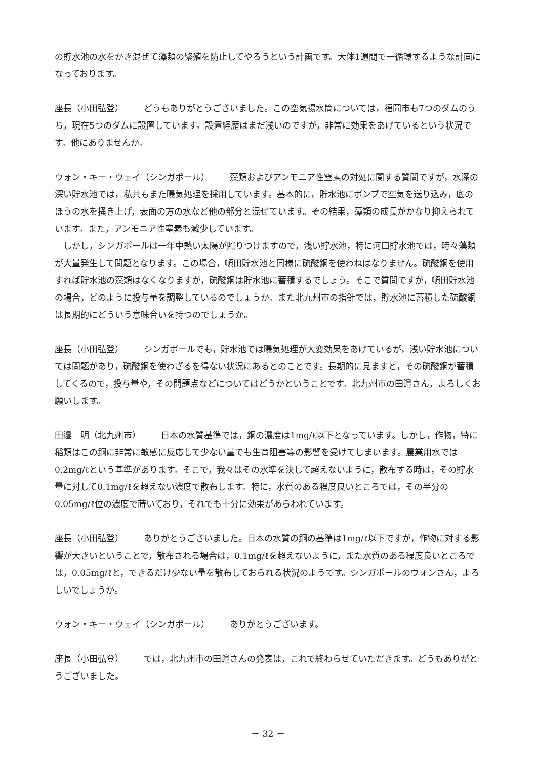の貯水池の水をかき混ぜて藻類の繁殖を防止してやろうという計画です。大体1週間で一循環するような計画になっております。
座長（小田弘登） どうもありがとうございました。この空気揚水筒については，福岡市も7つのダムのうち，現在5つのダムに設置しています。設置経歴はまだ浅いのですが，非常に効果をあげているという状況です。他にありませんか。
ウォン・キー・ウェイ（シンガポール） 藻類およびアンモニア性窒素の対処に関する質問ですが，水深の深い貯水池では，私共もまた曝気処理を採用しています。基本的に，貯水池にポンプで空気を送り込み，底のほうの水を掻き上げ，表面の方の水など他の部分と混ぜています。その結果，藻類の成長がかなり抑えられています。また，アンモニア性窒素も減少しています。
しかし，シンガポールは一年中熱い太陽が照りつけますので，浅い貯水池，特に河口貯水池では，時々藻類が大量発生して問題となります。この場合，頓田貯水池と同様に硫酸銅を使わねばなりません。硫酸銅を使用すれば貯水池の藻類はなくなりますが，硫酸銅は貯水池に蓄積するでしょう。そこで質問ですが，頓田貯水池の場合，どのように投与量を調整しているのでしょうか。また北九州市の指針では，貯水池に蓄積した硫酸銅は長期的にどういう意味合いを持つのでしょうか。
座長（小田弘登） シンガポールでも，貯水池では曝気処理が大変効果をあげているが，浅い貯水池については問題があり，硫酸銅を使わざるを得ない状況にあるとのことです。長期的に見ますと，その硫酸銅が蓄積してくるので，投与量や，その問題点などについてはどうかということです。北九州市の田邉さん，よろしくお願いします。
田邉　明（北九州市） 日本の水質基準では，銅の濃度は1mg/ℓ以下となっています。しかし，作物，特に稲類はこの銅に非常に敏感に反応して少ない量でも生育阻害等の影響を受けてしまいます。農業用水では0.2mg/ℓという基準があります。そこで，我々はその水準を決して超えないように，散布する時は，その貯水量に対して0.1mg/ℓを超えない濃度で散布します。特に，水質のある程度良いところでは，その半分の0.05mg/ℓ位の濃度で蒔いており，それでも十分に効果があらわれています。
座長（小田弘登） ありがとうございました。日本の水質の銅の基準は1mg/ℓ以下ですが，作物に対する影響が大きいということで，散布される場合は，0.1mg/ℓを超えないように，また水質のある程度良いところでは，0.05mg/ℓと，できるだけ少ない量を散布しておられる状況のようです。シンガポールのウォンさん，よろしいでしょうか。
ウォン・キー・ウェイ（シンガポール） ありがとうございます。
座長（小田弘登） では，北九州市の田邉さんの発表は，これで終わらせていただきます。どうもありがとうございました。
－ 32 －